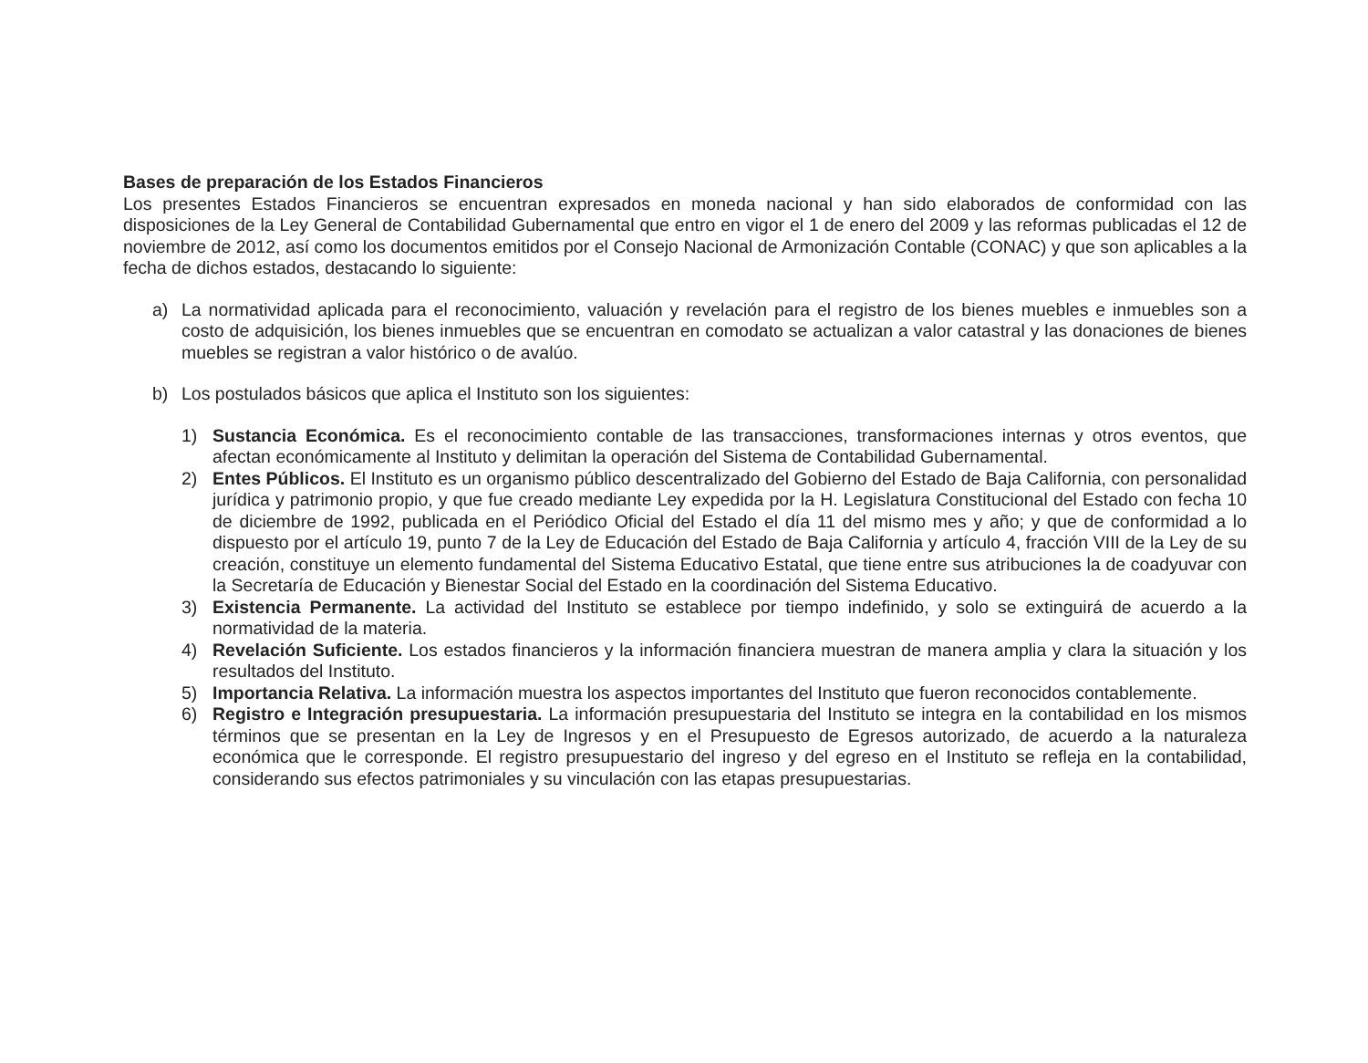Bases de preparación de los Estados Financieros
Los presentes Estados Financieros se encuentran expresados en moneda nacional y han sido elaborados de conformidad con las disposiciones de la Ley General de Contabilidad Gubernamental que entro en vigor el 1 de enero del 2009 y las reformas publicadas el 12 de noviembre de 2012, así como los documentos emitidos por el Consejo Nacional de Armonización Contable (CONAC) y que son aplicables a la fecha de dichos estados, destacando lo siguiente:
a) La normatividad aplicada para el reconocimiento, valuación y revelación para el registro de los bienes muebles e inmuebles son a costo de adquisición, los bienes inmuebles que se encuentran en comodato se actualizan a valor catastral y las donaciones de bienes muebles se registran a valor histórico o de avalúo.
b) Los postulados básicos que aplica el Instituto son los siguientes:
1) Sustancia Económica. Es el reconocimiento contable de las transacciones, transformaciones internas y otros eventos, que afectan económicamente al Instituto y delimitan la operación del Sistema de Contabilidad Gubernamental.
2) Entes Públicos. El Instituto es un organismo público descentralizado del Gobierno del Estado de Baja California, con personalidad jurídica y patrimonio propio, y que fue creado mediante Ley expedida por la H. Legislatura Constitucional del Estado con fecha 10 de diciembre de 1992, publicada en el Periódico Oficial del Estado el día 11 del mismo mes y año; y que de conformidad a lo dispuesto por el artículo 19, punto 7 de la Ley de Educación del Estado de Baja California y artículo 4, fracción VIII de la Ley de su creación, constituye un elemento fundamental del Sistema Educativo Estatal, que tiene entre sus atribuciones la de coadyuvar con la Secretaría de Educación y Bienestar Social del Estado en la coordinación del Sistema Educativo.
3) Existencia Permanente. La actividad del Instituto se establece por tiempo indefinido, y solo se extinguirá de acuerdo a la normatividad de la materia.
4) Revelación Suficiente. Los estados financieros y la información financiera muestran de manera amplia y clara la situación y los resultados del Instituto.
5) Importancia Relativa. La información muestra los aspectos importantes del Instituto que fueron reconocidos contablemente.
6) Registro e Integración presupuestaria. La información presupuestaria del Instituto se integra en la contabilidad en los mismos términos que se presentan en la Ley de Ingresos y en el Presupuesto de Egresos autorizado, de acuerdo a la naturaleza económica que le corresponde. El registro presupuestario del ingreso y del egreso en el Instituto se refleja en la contabilidad, considerando sus efectos patrimoniales y su vinculación con las etapas presupuestarias.